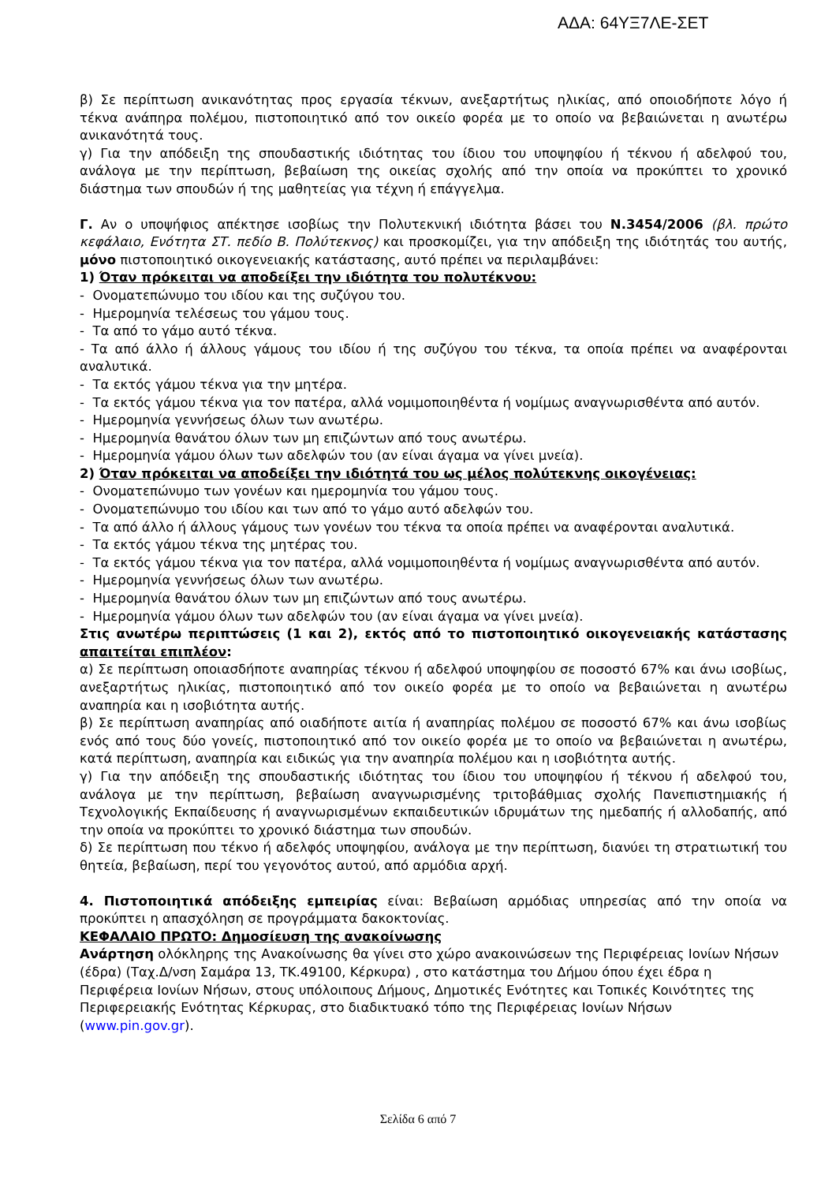ΑΔΑ: 64ΥΞ7ΛΕ-ΣΕΤ
β) Σε περίπτωση ανικανότητας προς εργασία τέκνων, ανεξαρτήτως ηλικίας, από οποιοδήποτε λόγο ή τέκνα ανάπηρα πολέμου, πιστοποιητικό από τον οικείο φορέα με το οποίο να βεβαιώνεται η ανωτέρω ανικανότητά τους.
γ) Για την απόδειξη της σπουδαστικής ιδιότητας του ίδιου του υποψηφίου ή τέκνου ή αδελφού του, ανάλογα με την περίπτωση, βεβαίωση της οικείας σχολής από την οποία να προκύπτει το χρονικό διάστημα των σπουδών ή της μαθητείας για τέχνη ή επάγγελμα.
Γ. Αν ο υποψήφιος απέκτησε ισοβίως την Πολυτεκνική ιδιότητα βάσει του Ν.3454/2006 (βλ. πρώτο κεφάλαιο, Ενότητα ΣΤ. πεδίο Β. Πολύτεκνος) και προσκομίζει, για την απόδειξη της ιδιότητάς του αυτής, μόνο πιστοποιητικό οικογενειακής κατάστασης, αυτό πρέπει να περιλαμβάνει:
1) Όταν πρόκειται να αποδείξει την ιδιότητα του πολυτέκνου:
- Ονοματεπώνυμο του ιδίου και της συζύγου του.
- Ημερομηνία τελέσεως του γάμου τους.
- Τα από το γάμο αυτό τέκνα.
- Τα από άλλο ή άλλους γάμους του ιδίου ή της συζύγου του τέκνα, τα οποία πρέπει να αναφέρονται αναλυτικά.
- Τα εκτός γάμου τέκνα για την μητέρα.
- Τα εκτός γάμου τέκνα για τον πατέρα, αλλά νομιμοποιηθέντα ή νομίμως αναγνωρισθέντα από αυτόν.
- Ημερομηνία γεννήσεως όλων των ανωτέρω.
- Ημερομηνία θανάτου όλων των μη επιζώντων από τους ανωτέρω.
- Ημερομηνία γάμου όλων των αδελφών του (αν είναι άγαμα να γίνει μνεία).
2) Όταν πρόκειται να αποδείξει την ιδιότητά του ως μέλος πολύτεκνης οικογένειας:
- Ονοματεπώνυμο των γονέων και ημερομηνία του γάμου τους.
- Ονοματεπώνυμο του ιδίου και των από το γάμο αυτό αδελφών του.
- Τα από άλλο ή άλλους γάμους των γονέων του τέκνα τα οποία πρέπει να αναφέρονται αναλυτικά.
- Τα εκτός γάμου τέκνα της μητέρας του.
- Τα εκτός γάμου τέκνα για τον πατέρα, αλλά νομιμοποιηθέντα ή νομίμως αναγνωρισθέντα από αυτόν.
- Ημερομηνία γεννήσεως όλων των ανωτέρω.
- Ημερομηνία θανάτου όλων των μη επιζώντων από τους ανωτέρω.
- Ημερομηνία γάμου όλων των αδελφών του (αν είναι άγαμα να γίνει μνεία).
Στις ανωτέρω περιπτώσεις (1 και 2), εκτός από το πιστοποιητικό οικογενειακής κατάστασης απαιτείται επιπλέον:
α) Σε περίπτωση οποιασδήποτε αναπηρίας τέκνου ή αδελφού υποψηφίου σε ποσοστό 67% και άνω ισοβίως, ανεξαρτήτως ηλικίας, πιστοποιητικό από τον οικείο φορέα με το οποίο να βεβαιώνεται η ανωτέρω αναπηρία και η ισοβιότητα αυτής.
β) Σε περίπτωση αναπηρίας από οιαδήποτε αιτία ή αναπηρίας πολέμου σε ποσοστό 67% και άνω ισοβίως ενός από τους δύο γονείς, πιστοποιητικό από τον οικείο φορέα με το οποίο να βεβαιώνεται η ανωτέρω, κατά περίπτωση, αναπηρία και ειδικώς για την αναπηρία πολέμου και η ισοβιότητα αυτής.
γ) Για την απόδειξη της σπουδαστικής ιδιότητας του ίδιου του υποψηφίου ή τέκνου ή αδελφού του, ανάλογα με την περίπτωση, βεβαίωση αναγνωρισμένης τριτοβάθμιας σχολής Πανεπιστημιακής ή Τεχνολογικής Εκπαίδευσης ή αναγνωρισμένων εκπαιδευτικών ιδρυμάτων της ημεδαπής ή αλλοδαπής, από την οποία να προκύπτει το χρονικό διάστημα των σπουδών.
δ) Σε περίπτωση που τέκνο ή αδελφός υποψηφίου, ανάλογα με την περίπτωση, διανύει τη στρατιωτική του θητεία, βεβαίωση, περί του γεγονότος αυτού, από αρμόδια αρχή.
4. Πιστοποιητικά απόδειξης εμπειρίας είναι: Βεβαίωση αρμόδιας υπηρεσίας από την οποία να προκύπτει η απασχόληση σε προγράμματα δακοκτονίας.
ΚΕΦΑΛΑΙΟ ΠΡΩΤΟ: Δημοσίευση της ανακοίνωσης
Ανάρτηση ολόκληρης της Ανακοίνωσης θα γίνει στο χώρο ανακοινώσεων της Περιφέρειας Ιονίων Νήσων (έδρα) (Ταχ.Δ/νση Σαμάρα 13, ΤΚ.49100, Κέρκυρα) , στο κατάστημα του Δήμου όπου έχει έδρα η Περιφέρεια Ιονίων Νήσων, στους υπόλοιπους Δήμους, Δημοτικές Ενότητες και Τοπικές Κοινότητες της Περιφερειακής Ενότητας Κέρκυρας, στο διαδικτυακό τόπο της Περιφέρειας Ιονίων Νήσων (www.pin.gov.gr).
Σελίδα 6 από 7